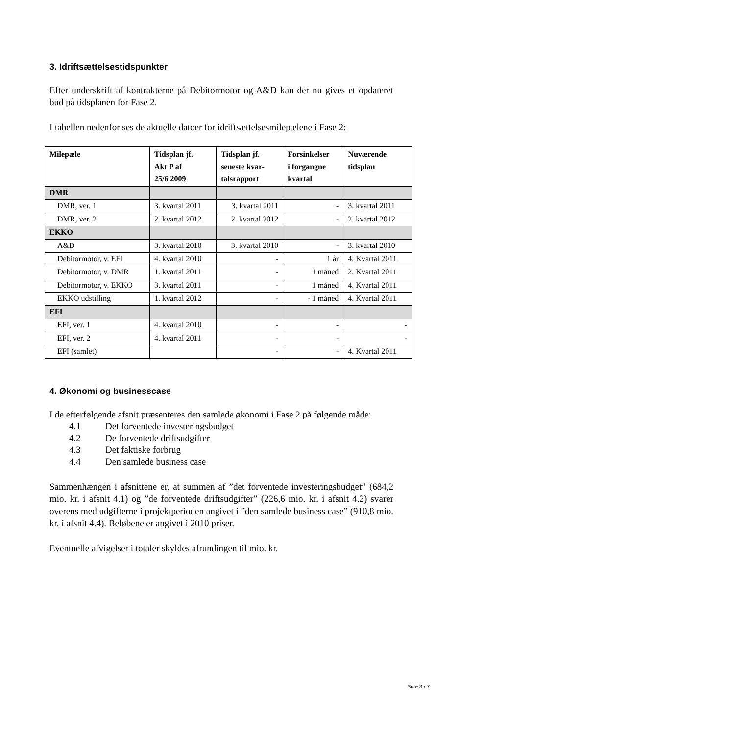3. Idriftsættelsestidspunkter
Efter underskrift af kontrakterne på Debitormotor og A&D kan der nu gives et opdateret bud på tidsplanen for Fase 2.
I tabellen nedenfor ses de aktuelle datoer for idriftsættelsesmilepælene i Fase 2:
| Milepæle | Tidsplan jf. Akt P af 25/6 2009 | Tidsplan jf. seneste kvar- talsrapport | Forsinkelser i forgangne kvartal | Nuværende tidsplan |
| --- | --- | --- | --- | --- |
| DMR | | | | |
| DMR, ver. 1 | 3. kvartal 2011 | 3. kvartal 2011 | - | 3. kvartal 2011 |
| DMR, ver. 2 | 2. kvartal 2012 | 2. kvartal 2012 | - | 2. kvartal 2012 |
| EKKO | | | | |
| A&D | 3. kvartal 2010 | 3. kvartal 2010 | - | 3. kvartal 2010 |
| Debitormotor, v. EFI | 4. kvartal 2010 | - | 1 år | 4. Kvartal 2011 |
| Debitormotor, v. DMR | 1. kvartal 2011 | - | 1 måned | 2. Kvartal 2011 |
| Debitormotor, v. EKKO | 3. kvartal 2011 | - | 1 måned | 4. Kvartal 2011 |
| EKKO udstilling | 1. kvartal 2012 | - | - 1 måned | 4. Kvartal 2011 |
| EFI | | | | |
| EFI, ver. 1 | 4. kvartal 2010 | - | - | - |
| EFI, ver. 2 | 4. kvartal 2011 | - | - | - |
| EFI (samlet) | | - | - | 4. Kvartal 2011 |
4. Økonomi og businesscase
I de efterfølgende afsnit præsenteres den samlede økonomi i Fase 2 på følgende måde:
4.1 Det forventede investeringsbudget
4.2 De forventede driftsudgifter
4.3 Det faktiske forbrug
4.4 Den samlede business case
Sammenhængen i afsnittene er, at summen af ”det forventede investeringsbudget” (684,2 mio. kr. i afsnit 4.1) og ”de forventede driftsudgifter” (226,6 mio. kr. i afsnit 4.2) svarer overens med udgifterne i projektperioden angivet i ”den samlede business case” (910,8 mio. kr. i afsnit 4.4). Beløbene er angivet i 2010 priser.
Eventuelle afvigelser i totaler skyldes afrundingen til mio. kr.
Side 3 / 7